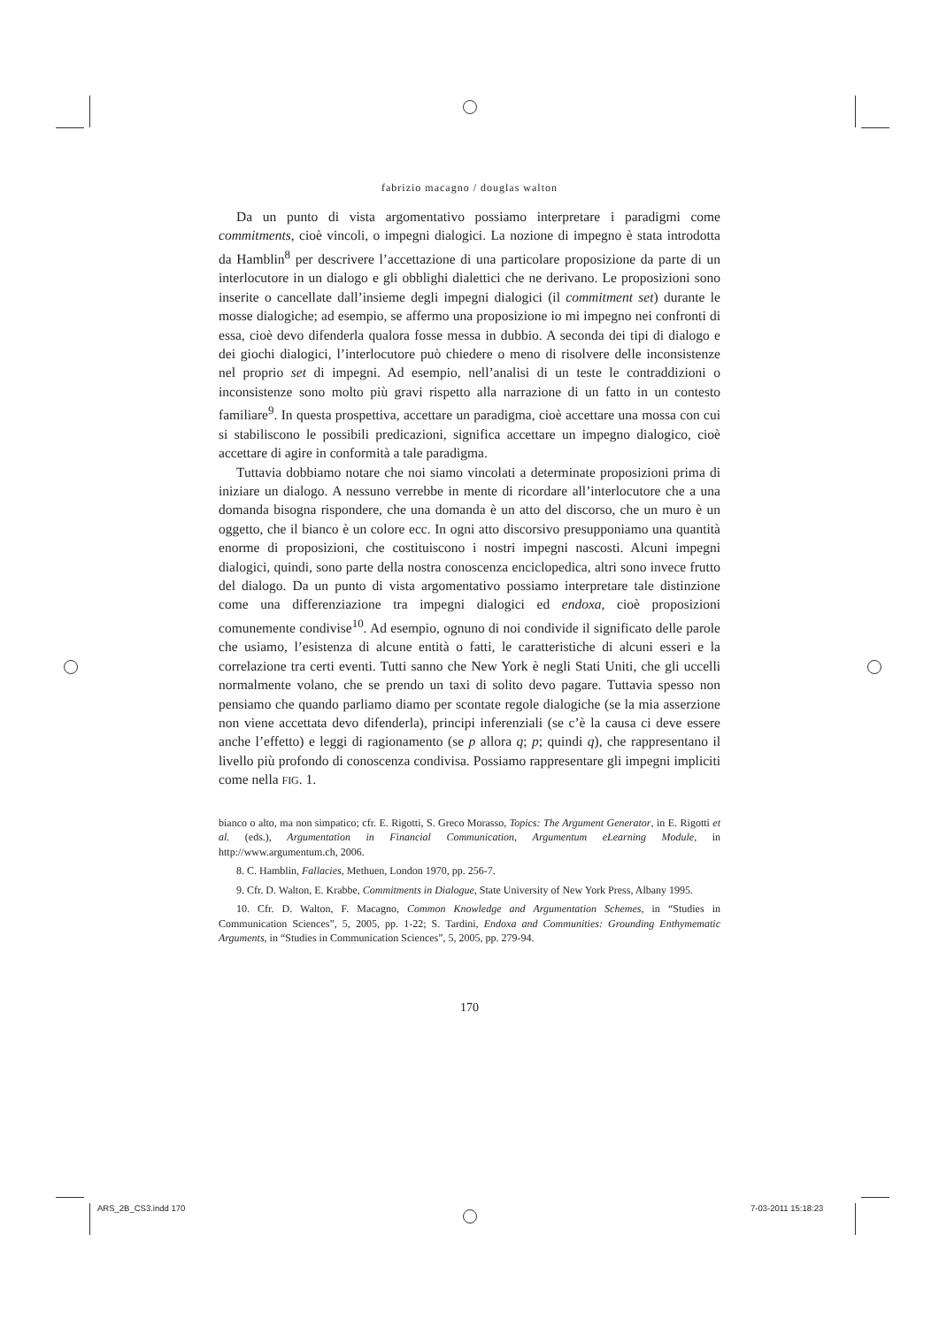fabrizio macagno / douglas walton
Da un punto di vista argomentativo possiamo interpretare i paradigmi come commitments, cioè vincoli, o impegni dialogici. La nozione di impegno è stata introdotta da Hamblin<sup>8</sup> per descrivere l’accettazione di una particolare proposizione da parte di un interlocutore in un dialogo e gli obblighi dialettici che ne derivano. Le proposizioni sono inserite o cancellate dall’insieme degli impegni dialogici (il commitment set) durante le mosse dialogiche; ad esempio, se affermo una proposizione io mi impegno nei confronti di essa, cioè devo difenderla qualora fosse messa in dubbio. A seconda dei tipi di dialogo e dei giochi dialogici, l’interlocutore può chiedere o meno di risolvere delle inconsistenze nel proprio set di impegni. Ad esempio, nell’analisi di un teste le contraddizioni o inconsistenze sono molto più gravi rispetto alla narrazione di un fatto in un contesto familiare<sup>9</sup>. In questa prospettiva, accettare un paradigma, cioè accettare una mossa con cui si stabiliscono le possibili predicazioni, significa accettare un impegno dialogico, cioè accettare di agire in conformità a tale paradigma.
Tuttavia dobbiamo notare che noi siamo vincolati a determinate proposizioni prima di iniziare un dialogo. A nessuno verrebbe in mente di ricordare all’interlocutore che a una domanda bisogna rispondere, che una domanda è un atto del discorso, che un muro è un oggetto, che il bianco è un colore ecc. In ogni atto discorsivo presupponiamo una quantità enorme di proposizioni, che costituiscono i nostri impegni nascosti. Alcuni impegni dialogici, quindi, sono parte della nostra conoscenza enciclopedica, altri sono invece frutto del dialogo. Da un punto di vista argomentativo possiamo interpretare tale distinzione come una differenziazione tra impegni dialogici ed endoxa, cioè proposizioni comunemente condivise<sup>10</sup>. Ad esempio, ognuno di noi condivide il significato delle parole che usiamo, l’esistenza di alcune entità o fatti, le caratteristiche di alcuni esseri e la correlazione tra certi eventi. Tutti sanno che New York è negli Stati Uniti, che gli uccelli normalmente volano, che se prendo un taxi di solito devo pagare. Tuttavia spesso non pensiamo che quando parliamo diamo per scontate regole dialogiche (se la mia asserzione non viene accettata devo difenderla), principi inferenziali (se c’è la causa ci deve essere anche l’effetto) e leggi di ragionamento (se p allora q; p; quindi q), che rappresentano il livello più profondo di conoscenza condivisa. Possiamo rappresentare gli impegni impliciti come nella FIG. 1.
bianco o alto, ma non simpatico; cfr. E. Rigotti, S. Greco Morasso, Topics: The Argument Generator, in E. Rigotti et al. (eds.), Argumentation in Financial Communication, Argumentum eLearning Module, in http://www.argumentum.ch, 2006.
8. C. Hamblin, Fallacies, Methuen, London 1970, pp. 256-7.
9. Cfr. D. Walton, E. Krabbe, Commitments in Dialogue, State University of New York Press, Albany 1995.
10. Cfr. D. Walton, F. Macagno, Common Knowledge and Argumentation Schemes, in “Studies in Communication Sciences”, 5, 2005, pp. 1-22; S. Tardini, Endoxa and Communities: Grounding Enthymematic Arguments, in “Studies in Communication Sciences”, 5, 2005, pp. 279-94.
170
ARS_2B_CS3.indd 170 7-03-2011 15:18:23